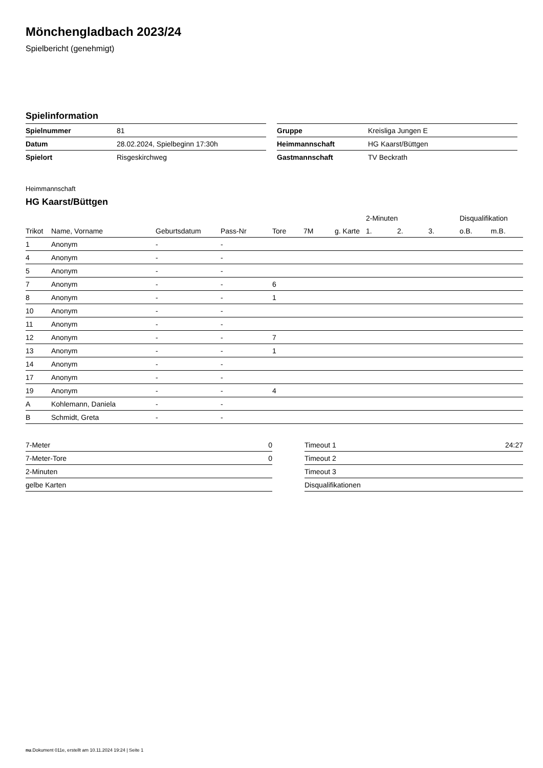Mönchengladbach 2023/24
Spielbericht (genehmigt)
Spielinformation
| Spielnummer | 81 |
| Datum | 28.02.2024, Spielbeginn 17:30h |
| Spielort | Risgeskirchweg |
| Gruppe | Kreisliga Jungen E |
| Heimmannschaft | HG Kaarst/Büttgen |
| Gastmannschaft | TV Beckrath |
Heimmannschaft
HG Kaarst/Büttgen
| | | | | | | | 2-Minuten | | | Disqualifikation | |
| --- | --- | --- | --- | --- | --- | --- | --- | --- | --- | --- | --- |
| Trikot | Name, Vorname | Geburtsdatum | Pass-Nr | Tore | 7M | g. Karte | 1. | 2. | 3. | o.B. | m.B. |
| 1 | Anonym | - | - | | | | | | | | |
| 4 | Anonym | - | - | | | | | | | | |
| 5 | Anonym | - | - | | | | | | | | |
| 7 | Anonym | - | - | 6 | | | | | | | |
| 8 | Anonym | - | - | 1 | | | | | | | |
| 10 | Anonym | - | - | | | | | | | | |
| 11 | Anonym | - | - | | | | | | | | |
| 12 | Anonym | - | - | 7 | | | | | | | |
| 13 | Anonym | - | - | 1 | | | | | | | |
| 14 | Anonym | - | - | | | | | | | | |
| 17 | Anonym | - | - | | | | | | | | |
| 19 | Anonym | - | - | 4 | | | | | | | |
| A | Kohlemann, Daniela | - | - | | | | | | | | |
| B | Schmidt, Greta | - | - | | | | | | | | |
| 7-Meter | 0 |
| 7-Meter-Tore | 0 |
| 2-Minuten | |
| gelbe Karten | |
| Timeout 1 | 24:27 |
| Timeout 2 | |
| Timeout 3 | |
| Disqualifikationen | |
nu.Dokument 011e, erstellt am 10.11.2024 19:24 | Seite 1